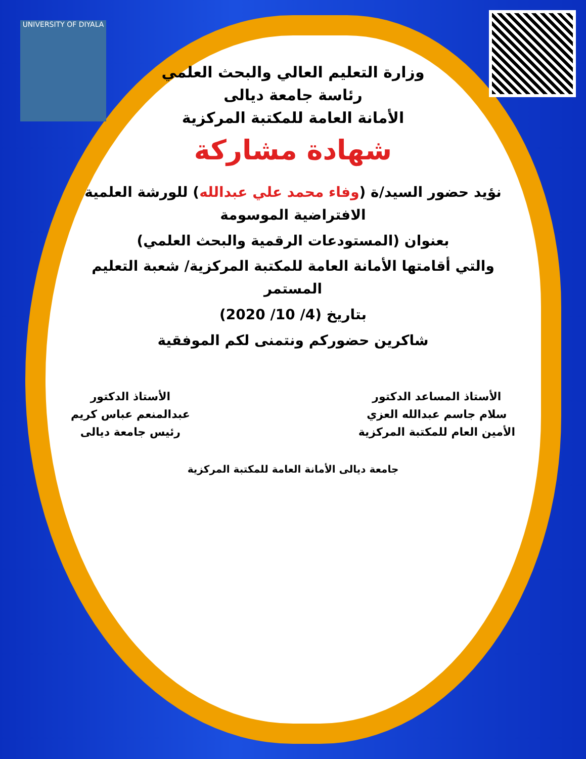UNIVERSITY OF DIYALA
وزارة التعليم العالي والبحث العلمي
رئاسة جامعة ديالى
الأمانة العامة للمكتبة المركزية
شهادة مشاركة
نؤيد حضور السيد/ة (وفاء محمد علي عبدالله) للورشة العلمية الافتراضية الموسومة
بعنوان (المستودعات الرقمية والبحث العلمي)
والتي أقامتها الأمانة العامة للمكتبة المركزية/ شعبة التعليم المستمر
بتاريخ (4/ 10/ 2020)
شاكرين حضوركم ونتمنى لكم الموفقية
الأستاذ المساعد الدكتور
سلام جاسم عبدالله العزي
الأمين العام للمكتبة المركزية
الأستاذ الدكتور
عبدالمنعم عباس كريم
رئيس جامعة ديالى
جامعة ديالى الأمانة العامة للمكتبة المركزية